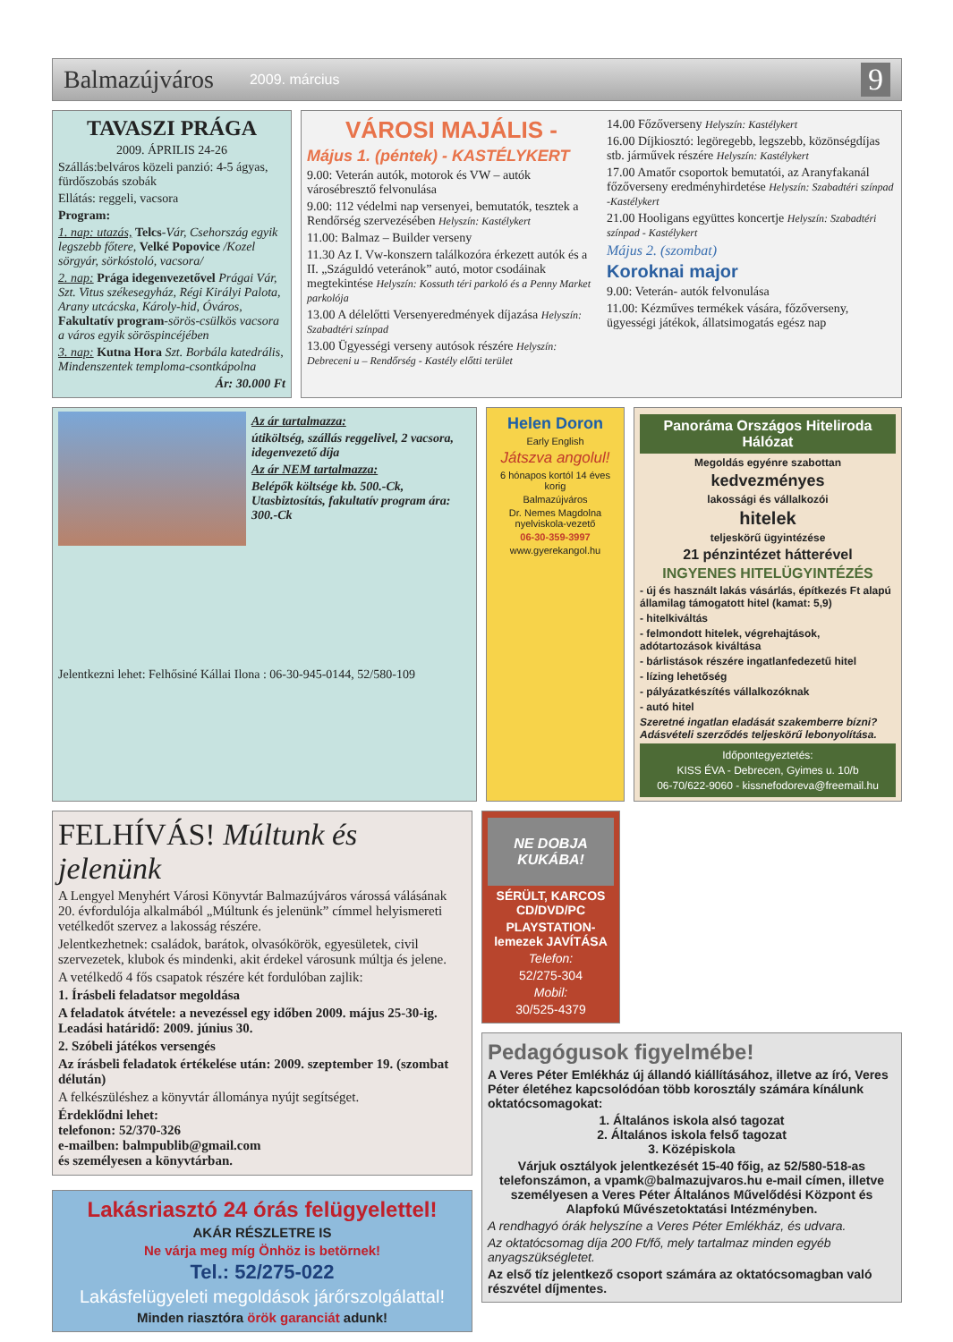Balmazújváros 2009. március 9
TAVASZI PRÁGA
2009. ÁPRILIS 24-26
Szállás:belváros közeli panzió: 4-5 ágyas, fürdőszobás szobák
Ellátás: reggeli, vacsora
Program:
1. nap: utazás, Telcs-Vár, Csehország egyik legszebb főtere, Velké Popovice /Kozel sörgyár, sörkóstoló, vacsora/
2. nap: Prága idegenvezetővel Prágai Vár, Szt. Vitus székesegyház, Régi Királyi Palota, Arany utcácska, Károly-hid, Óváros, Fakultatív program-sörös-csülkös vacsora a város egyik söröspincéjében
3. nap: Kutna Hora Szt. Borbála katedrális, Mindenszentek temploma-csontkápolna
Ár: 30.000 Ft
VÁROSI MAJÁLIS -
Május 1. (péntek) - KASTÉLYKERT
9.00: Veterán autók, motorok és VW – autók városébresztő felvonulása
9.00: 112 védelmi nap versenyei, bemutatók, tesztek a Rendőrség szervezésében Helyszín: Kastélykert
11.00: Balmaz – Builder verseny
11.30 Az I. Vw-konszern találkozóra érkezett autók és a II. „Száguldó veteránok” autó, motor csodáinak megtekintése Helyszín: Kossuth téri parkoló és a Penny Market parkolója
13.00 A délelőtti Versenyeredmények díjazása Helyszín: Szabadtéri színpad
13.00 Ügyességi verseny autósok részére Helyszín: Debreceni u – Rendőrség - Kastély előtti terület
14.00 Főzőverseny Helyszín: Kastélykert
16.00 Díjkiosztó: legöregebb, legszebb, közönségdíjas stb. járművek részére Helyszín: Kastélykert
17.00 Amatőr csoportok bemutatói, az Aranyfakanál főzőverseny eredményhirdetése Helyszín: Szabadtéri színpad -Kastélykert
21.00 Hooligans együttes koncertje Helyszín: Szabadtéri színpad - Kastélykert
Május 2. (szombat)
Koroknai major
9.00: Veterán- autók felvonulása
11.00: Kézműves termékek vására, főzőverseny, ügyességi játékok, állatsimogatás egész nap
Az ár tartalmazza:
útiköltség, szállás reggelivel, 2 vacsora, idegenvezető díja
Az ár NEM tartalmazza:
Belépők költsége kb. 500.-Ck, Utasbiztosítás, fakultatív program ára: 300.-Ck
Jelentkezni lehet: Felhősiné Kállai Ilona : 06-30-945-0144, 52/580-109
Helen Doron
Early English
Játszva angolul!
6 hónapos kortól 14 éves korig
Balmazújváros
Dr. Nemes Magdolna nyelviskola-vezető
06-30-359-3997
www.gyerekangol.hu
Panoráma Országos Hiteliroda Hálózat
Megoldás egyénre szabottan
kedvezményes
lakossági és vállalkozói
hitelek
teljeskörű ügyintézése
21 pénzintézet hátterével
INGYENES HITELÜGYINTÉZÉS
- új és használt lakás vásárlás, építkezés Ft alapú államilag támogatott hitel (kamat: 5,9)
- hitelkiváltás
- felmondott hitelek, végrehajtások, adótartozások kiváltása
- bárlistások részére ingatlanfedezetű hitel
- lízing lehetőség
- pályázatkészítés vállalkozóknak
- autó hitel
Szeretné ingatlan eladását szakemberre bízni? Adásvételi szerződés teljeskörű lebonyolítása.
Időpontegyeztetés:
KISS ÉVA - Debrecen, Gyimes u. 10/b
06-70/622-9060 - kissnefodoreva@freemail.hu
FELHÍVÁS! Múltunk és jelenünk
A Lengyel Menyhért Városi Könyvtár Balmazújváros várossá válásának 20. évfordulója alkalmából „Múltunk és jelenünk” címmel helyismereti vetélkedőt szervez a lakosság részére.
Jelentkezhetnek: családok, barátok, olvasókörök, egyesületek, civil szervezetek, klubok és mindenki, akit érdekel városunk múltja és jelene.
A vetélkedő 4 fős csapatok részére két fordulóban zajlik:
1. Írásbeli feladatsor megoldása
A feladatok átvétele: a nevezéssel egy időben 2009. május 25-30-ig.
Leadási határidő: 2009. június 30.
2. Szóbeli játékos versengés
Az írásbeli feladatok értékelése után: 2009. szeptember 19. (szombat délután)
A felkészüléshez a könyvtár állománya nyújt segítséget.
Érdeklődni lehet:
telefonon: 52/370-326
e-mailben: balmpublib@gmail.com
és személyesen a könyvtárban.
Lakásriasztó 24 órás felügyelettel!
AKÁR RÉSZLETRE IS
Ne várja meg míg Önhöz is betörnek!
Tel.: 52/275-022
Lakásfelügyeleti megoldások járőrszolgálattal!
Minden riasztóra örök garanciát adunk!
NE DOBJA KUKÁBA!
SÉRÜLT, KARCOS CD/DVD/PC
PLAYSTATION-lemezek JAVÍTÁSA
Telefon:
52/275-304
Mobil:
30/525-4379
Pedagógusok figyelmébe!
A Veres Péter Emlékház új állandó kiállításához, illetve az író, Veres Péter életéhez kapcsolódóan több korosztály számára kínálunk oktatócsomagokat:
1. Általános iskola alsó tagozat
2. Általános iskola felső tagozat
3. Középiskola
Várjuk osztályok jelentkezését 15-40 főig, az 52/580-518-as telefonszámon, a vpamk@balmazujvaros.hu e-mail címen, illetve személyesen a Veres Péter Általános Művelődési Központ és Alapfokú Művészetoktatási Intézményben.
A rendhagyó órák helyszíne a Veres Péter Emlékház, és udvara.
Az oktatócsomag díja 200 Ft/fő, mely tartalmaz minden egyéb anyagszükségletet.
Az első tíz jelentkező csoport számára az oktatócsomagban való részvétel díjmentes.